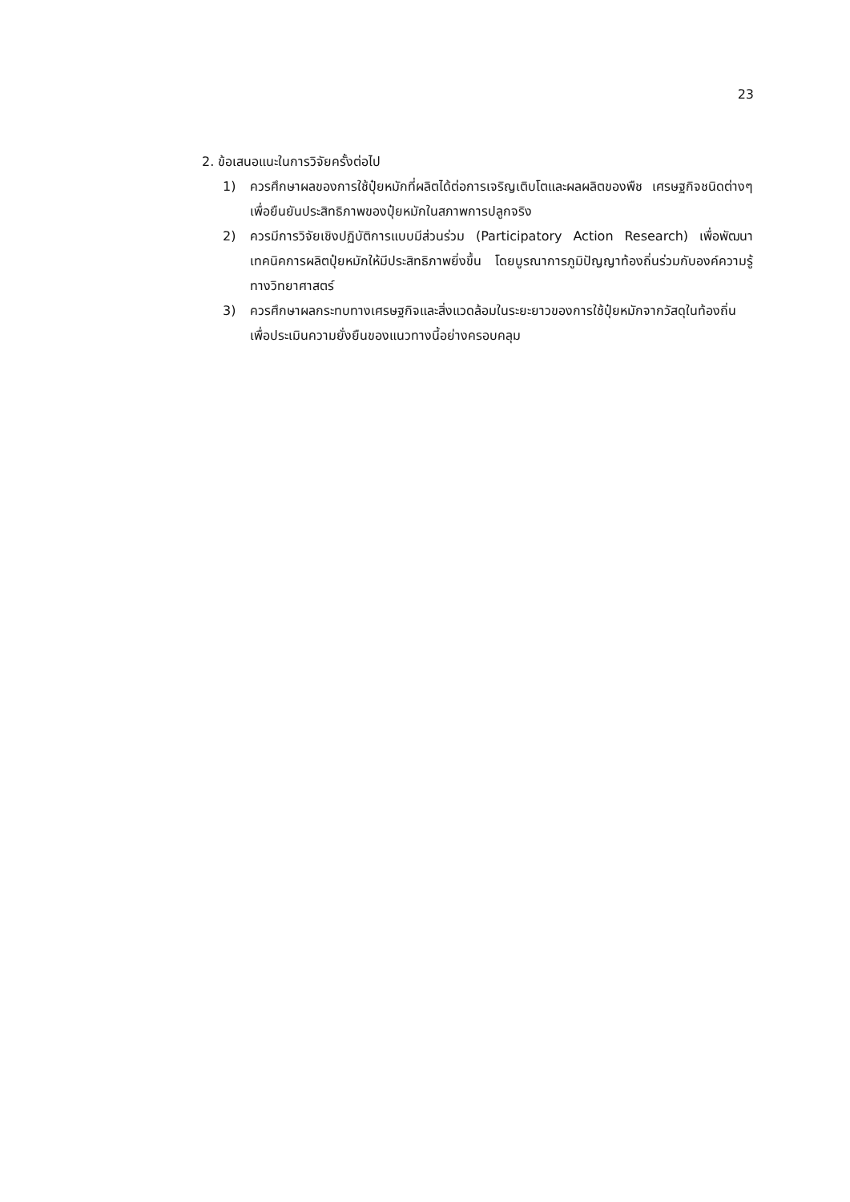23
2. ข้อเสนอแนะในการวิจัยครั้งต่อไป
1) ควรศึกษาผลของการใช้ปุ๋ยหมักที่ผลิตได้ต่อการเจริญเติบโตและผลผลิตของพืช เศรษฐกิจชนิดต่างๆ เพื่อยืนยันประสิทธิภาพของปุ๋ยหมักในสภาพการปลูกจริง
2) ควรมีการวิจัยเชิงปฏิบัติการแบบมีส่วนร่วม (Participatory Action Research) เพื่อพัฒนาเทคนิคการผลิตปุ๋ยหมักให้มีประสิทธิภาพยิ่งขึ้น โดยบูรณาการภูมิปัญญาท้องถิ่นร่วมกับองค์ความรู้ทางวิทยาศาสตร์
3) ควรศึกษาผลกระทบทางเศรษฐกิจและสิ่งแวดล้อมในระยะยาวของการใช้ปุ๋ยหมักจากวัสดุในท้องถิ่น เพื่อประเมินความยั่งยืนของแนวทางนี้อย่างครอบคลุม